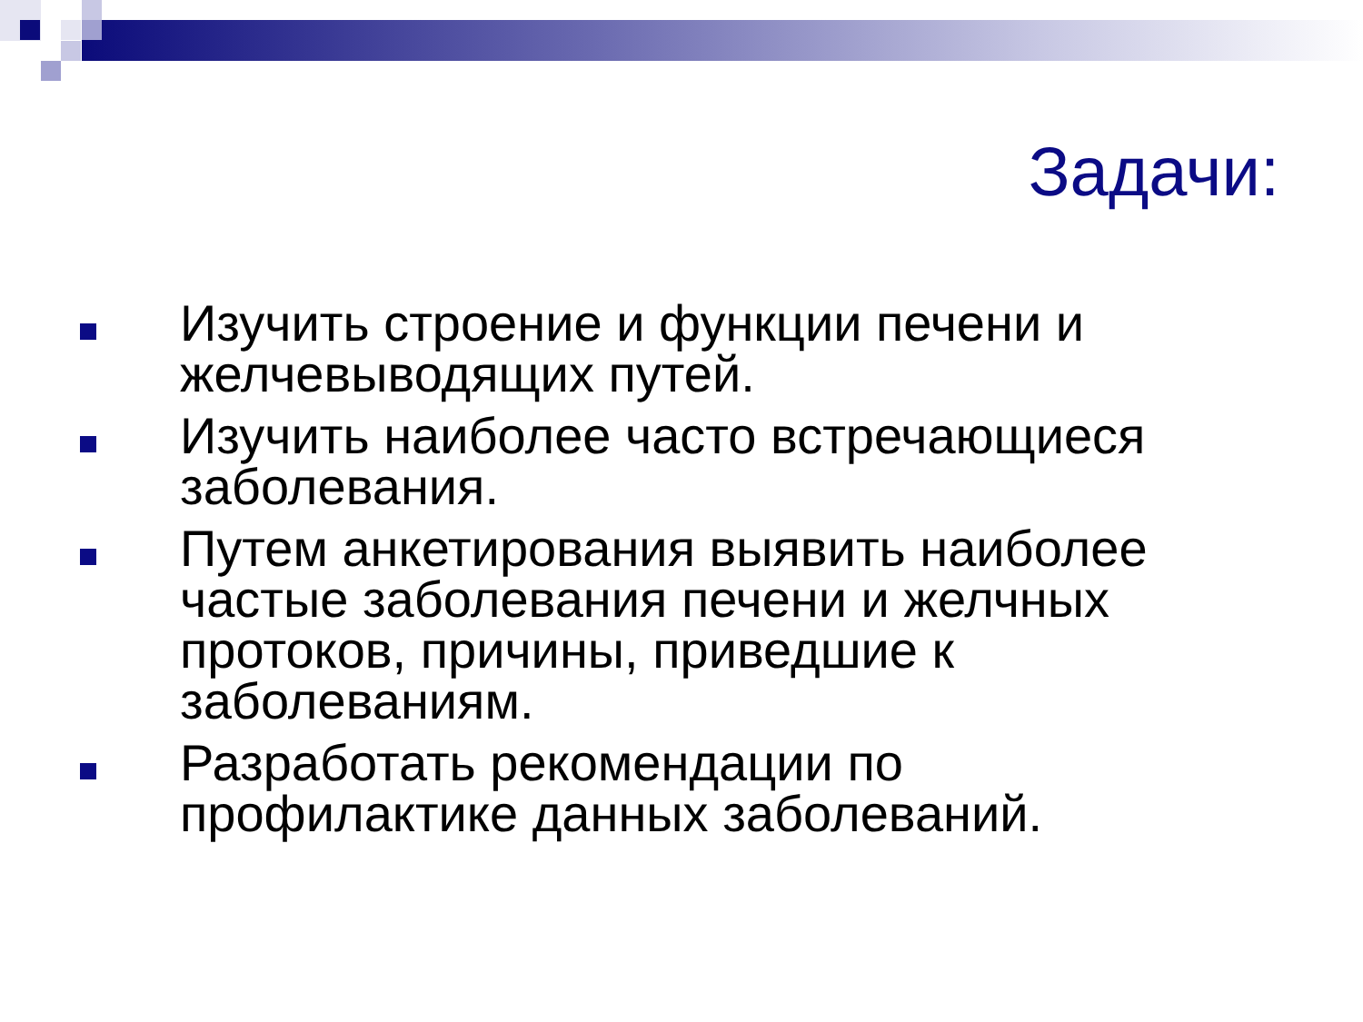Задачи:
Изучить строение и функции печени и желчевыводящих путей.
Изучить наиболее часто встречающиеся заболевания.
Путем анкетирования выявить наиболее частые заболевания печени и желчных протоков, причины, приведшие к заболеваниям.
Разработать рекомендации по профилактике данных заболеваний.